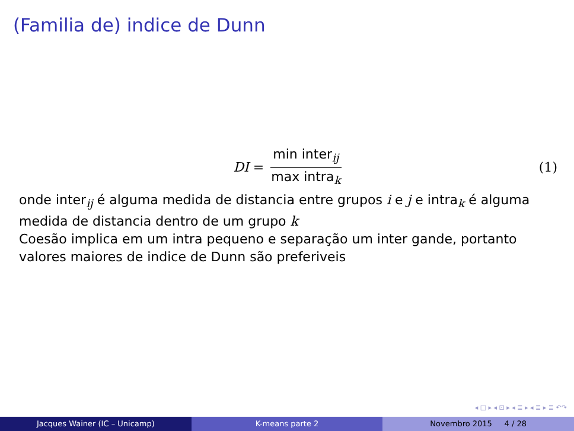(Familia de) indice de Dunn
DI = min inter<sub>ij</sub> max intra<sub>k</sub> (1)
onde inter<sub>ij</sub> é alguma medida de distancia entre grupos i e j e intra<sub>k</sub> é alguma medida de distancia dentro de um grupo k
Coesão implica em um intra pequeno e separação um inter gande, portanto valores maiores de indice de Dunn são preferiveis
◂ □ ▸ ◂ ⊡ ▸ ◂ ≣ ▸ ◂ ≣ ▸ ≣ ↶↷
Jacques Wainer (IC – Unicamp) K-means parte 2 Novembro 2015 4 / 28